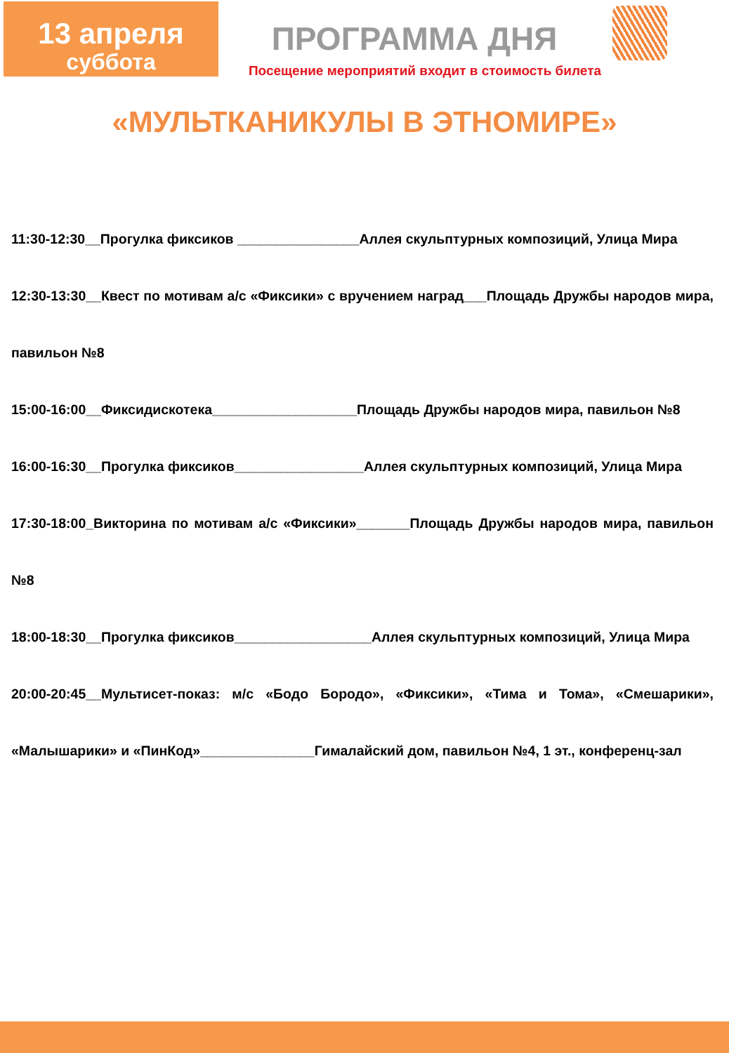13 апреля
суббота
ПРОГРАММА ДНЯ
Посещение мероприятий входит в стоимость билета
«МУЛЬТКАНИКУЛЫ В ЭТНОМИРЕ»
11:30-12:30__Прогулка фиксиков ________________Аллея скульптурных композиций, Улица Мира
12:30-13:30__Квест по мотивам а/с «Фиксики» с вручением наград___Площадь Дружбы народов мира, павильон №8
15:00-16:00__Фиксидискотека___________________Площадь Дружбы народов мира, павильон №8
16:00-16:30__Прогулка фиксиков_________________Аллея скульптурных композиций, Улица Мира
17:30-18:00_Викторина по мотивам а/с «Фиксики»_______Площадь Дружбы народов мира, павильон №8
18:00-18:30__Прогулка фиксиков__________________Аллея скульптурных композиций, Улица Мира
20:00-20:45__Мультисет-показ: м/с «Бодо Бородо», «Фиксики», «Тима и Тома», «Смешарики», «Малышарики» и «ПинКод»_______________Гималайский дом, павильон №4, 1 эт., конференц-зал